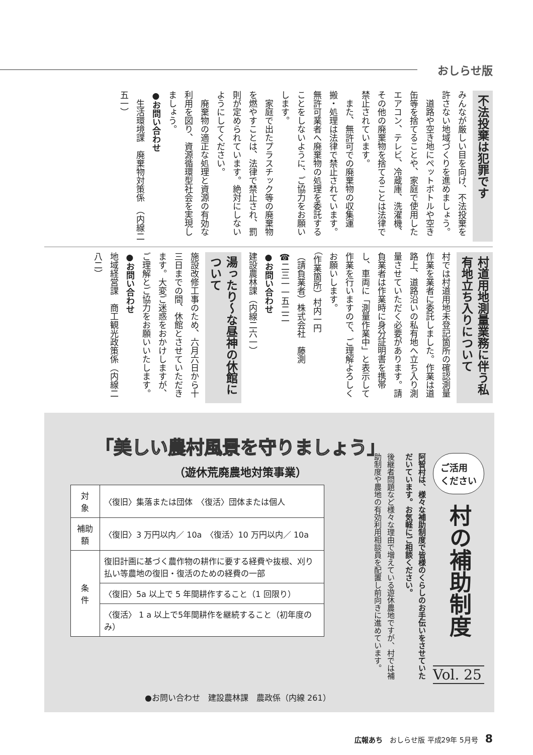おしらせ版
不法投棄は犯罪です
みんなが厳しい目を向け、不法投棄を許さない地域づくりを進めましょう。
　道路や空き地にペットボトルや空き缶等を捨てることや、家庭で使用したエアコン、テレビ、冷蔵庫、洗濯機、その他の廃棄物を捨てることは法律で禁止されています。
　また、無許可での廃棄物の収集運搬・処理は法律で禁止されています。無許可業者へ廃棄物の処理を委託することをしないように、ご協力をお願いします。
　家庭で出たプラスチック等の廃棄物を燃やすことは、法律で禁止され、罰則が定められています。絶対にしないようにしてください。
　廃棄物の適正な処理と資源の有効な利用を図り、資源循環型社会を実現しましょう。
●お問い合わせ
　生活環境課　廃棄物対策係　（内線二五一）
村道用地測量業務に伴う私有地立ち入りについて
村では村道用地未登記箇所の確認測量作業を業者に委託しました。作業は道路上、道路沿いの私有地へ立ち入り測量させていただく必要があります。請負業者は作業時に身分証明書を携帯し、車両に「測量作業中」と表示して作業を行いますので、ご理解よろしくお願いします。
（作業箇所）村内一円
（請負業者）株式会社　藤測
☎二三一一五二二
●お問い合わせ
建設農林課（内線二六一）
湯ったり～な昼神の休館について
施設改修工事のため、六月六日から十三日までの間、休館とさせていただきます。大変ご迷惑をおかけしますが、ご理解とご協力をお願いいたします。
●お問い合わせ
地域経営課　商工観光政策係（内線二八二）
「美しい農村風景を守りましょう」
（遊休荒廃農地対策事業）
| 対 象 | 〈復旧〉集落または団体 〈復活〉団体または個人 |
| 補助額 | 〈復旧〉3 万円以内／ 10a 〈復活〉10 万円以内／ 10a |
| 条 件 | 復旧計画に基づく農作物の耕作に要する経費や抜根、刈り払い等農地の復旧・復活のための経費の一部 |
| | 〈復旧〉5a 以上で 5 年間耕作すること（1 回限り） |
| | 〈復活〉 1 a 以上で5年間耕作を継続すること（初年度のみ） |
ご活用
ください
村の補助制度
Vol. 25
阿智村は、様々な補助制度で皆様のくらしのお手伝いをさせていただいています。お気軽にご相談ください。
後継者問題など様々な理由で増えている遊休農地ですが、村では補助制度や農地の有効利用相談員を配置し前向きに進めています。
●お問い合わせ　建設農林課　農政係（内線 261）
広報あち　おしらせ版 平成29年 5月号　8